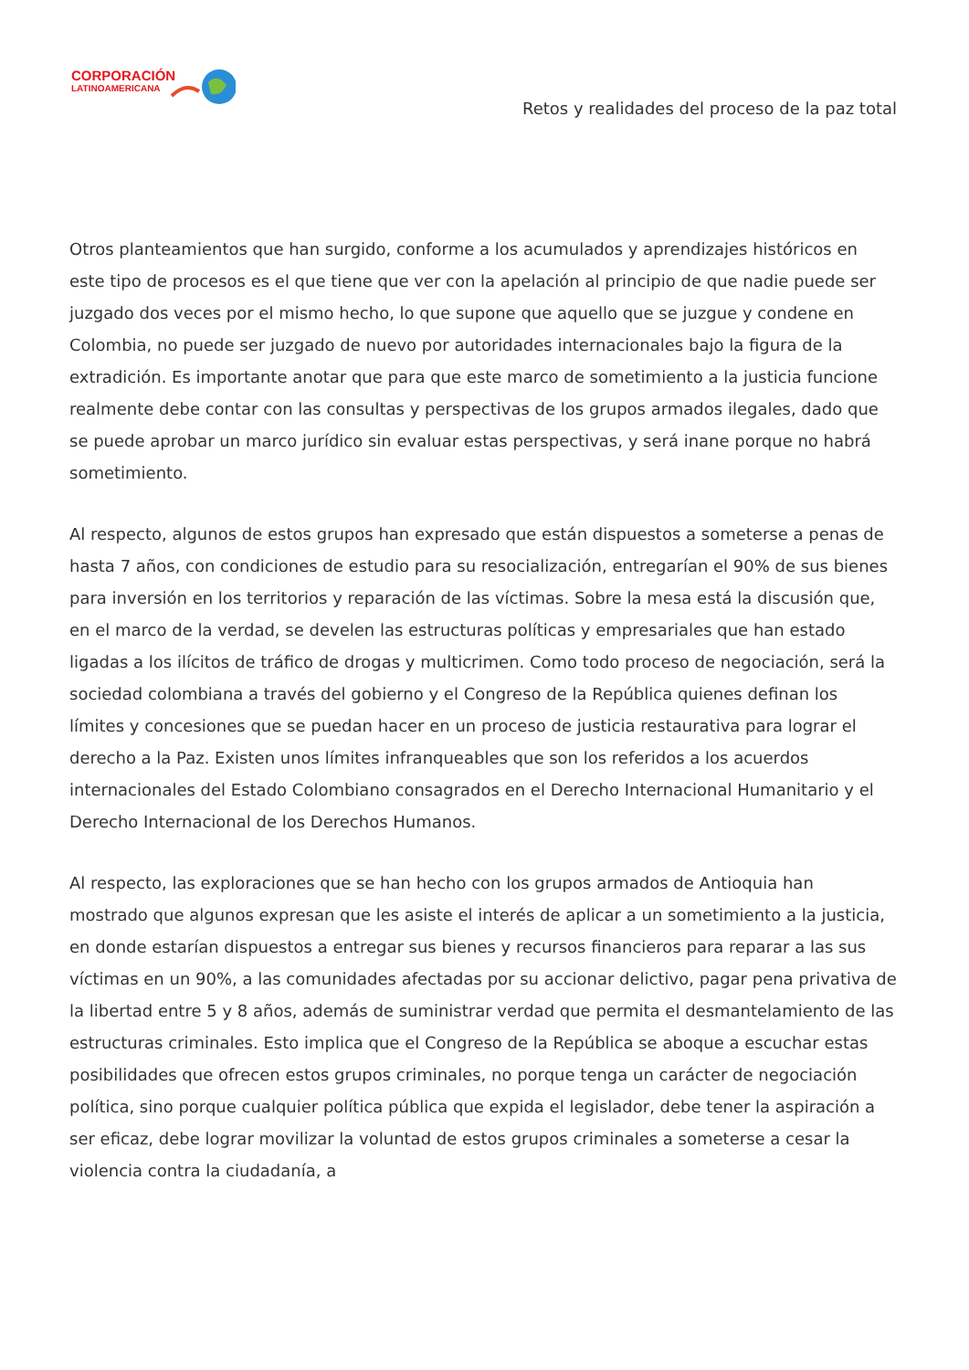CORPORACIÓN
LATINOAMERICANA
Retos y realidades del proceso de la paz total
Otros planteamientos que han surgido, conforme a los acumulados y aprendizajes históricos en este tipo de procesos es el que tiene que ver con la apelación al principio de que nadie puede ser juzgado dos veces por el mismo hecho, lo que supone que aquello que se juzgue y condene en Colombia, no puede ser juzgado de nuevo por autoridades internacionales bajo la figura de la extradición. Es importante anotar que para que este marco de sometimiento a la justicia funcione realmente debe contar con las consultas y perspectivas de los grupos armados ilegales, dado que se puede aprobar un marco jurídico sin evaluar estas perspectivas, y será inane porque no habrá sometimiento.
Al respecto, algunos de estos grupos han expresado que están dispuestos a someterse a penas de hasta 7 años, con condiciones de estudio para su resocialización, entregarían el 90% de sus bienes para inversión en los territorios y reparación de las víctimas. Sobre la mesa está la discusión que, en el marco de la verdad, se develen las estructuras políticas y empresariales que han estado ligadas a los ilícitos de tráfico de drogas y multicrimen. Como todo proceso de negociación, será la sociedad colombiana a través del gobierno y el Congreso de la República quienes definan los límites y concesiones que se puedan hacer en un proceso de justicia restaurativa para lograr el derecho a la Paz. Existen unos límites infranqueables que son los referidos a los acuerdos internacionales del Estado Colombiano consagrados en el Derecho Internacional Humanitario y el Derecho Internacional de los Derechos Humanos.
Al respecto, las exploraciones que se han hecho con los grupos armados de Antioquia han mostrado que algunos expresan que les asiste el interés de aplicar a un sometimiento a la justicia, en donde estarían dispuestos a entregar sus bienes y recursos financieros para reparar a las sus víctimas en un 90%, a las comunidades afectadas por su accionar delictivo, pagar pena privativa de la libertad entre 5 y 8 años, además de suministrar verdad que permita el desmantelamiento de las estructuras criminales. Esto implica que el Congreso de la República se aboque a escuchar estas posibilidades que ofrecen estos grupos criminales, no porque tenga un carácter de negociación política, sino porque cualquier política pública que expida el legislador, debe tener la aspiración a ser eficaz, debe lograr movilizar la voluntad de estos grupos criminales a someterse a cesar la violencia contra la ciudadanía, a